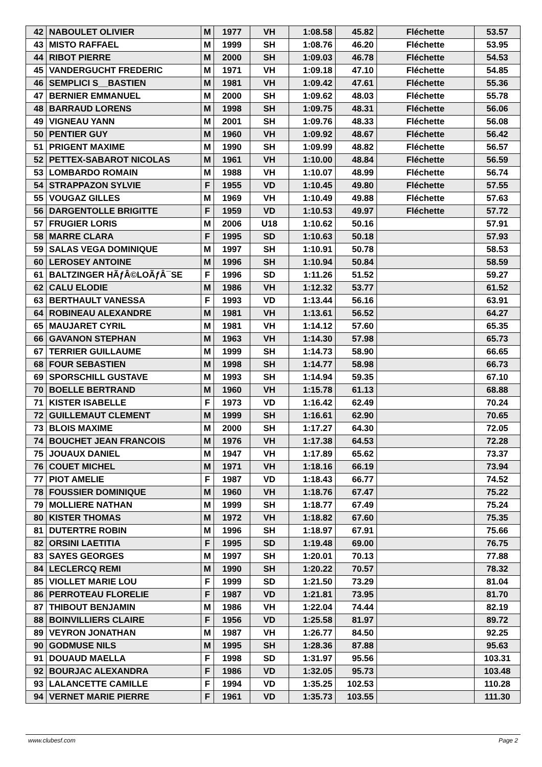| 42 | NABOULET OLIVIER | M | 1977 | VH | 1:08.58 | 45.82 | Fléchette | 53.57 |
| 43 | MISTO RAFFAEL | M | 1999 | SH | 1:08.76 | 46.20 | Fléchette | 53.95 |
| 44 | RIBOT PIERRE | M | 2000 | SH | 1:09.03 | 46.78 | Fléchette | 54.53 |
| 45 | VANDERGUCHT FREDERIC | M | 1971 | VH | 1:09.18 | 47.10 | Fléchette | 54.85 |
| 46 | SEMPLICI S__BASTIEN | M | 1981 | VH | 1:09.42 | 47.61 | Fléchette | 55.36 |
| 47 | BERNIER EMMANUEL | M | 2000 | SH | 1:09.62 | 48.03 | Fléchette | 55.78 |
| 48 | BARRAUD LORENS | M | 1998 | SH | 1:09.75 | 48.31 | Fléchette | 56.06 |
| 49 | VIGNEAU YANN | M | 2001 | SH | 1:09.76 | 48.33 | Fléchette | 56.08 |
| 50 | PENTIER GUY | M | 1960 | VH | 1:09.92 | 48.67 | Fléchette | 56.42 |
| 51 | PRIGENT MAXIME | M | 1990 | SH | 1:09.99 | 48.82 | Fléchette | 56.57 |
| 52 | PETTEX-SABAROT NICOLAS | M | 1961 | VH | 1:10.00 | 48.84 | Fléchette | 56.59 |
| 53 | LOMBARDO ROMAIN | M | 1988 | VH | 1:10.07 | 48.99 | Fléchette | 56.74 |
| 54 | STRAPPAZON SYLVIE | F | 1955 | VD | 1:10.45 | 49.80 | Fléchette | 57.55 |
| 55 | VOUGAZ GILLES | M | 1969 | VH | 1:10.49 | 49.88 | Fléchette | 57.63 |
| 56 | DARGENTOLLE BRIGITTE | F | 1959 | VD | 1:10.53 | 49.97 | Fléchette | 57.72 |
| 57 | FRUGIER LORIS | M | 2006 | U18 | 1:10.62 | 50.16 | | 57.91 |
| 58 | MARRE CLARA | F | 1995 | SD | 1:10.63 | 50.18 | | 57.93 |
| 59 | SALAS VEGA DOMINIQUE | M | 1997 | SH | 1:10.91 | 50.78 | | 58.53 |
| 60 | LEROSEY ANTOINE | M | 1996 | SH | 1:10.94 | 50.84 | | 58.59 |
| 61 | BALTZINGER HÃƒÂ©LOÃƒÂ¯SE | F | 1996 | SD | 1:11.26 | 51.52 | | 59.27 |
| 62 | CALU ELODIE | M | 1986 | VH | 1:12.32 | 53.77 | | 61.52 |
| 63 | BERTHAULT VANESSA | F | 1993 | VD | 1:13.44 | 56.16 | | 63.91 |
| 64 | ROBINEAU ALEXANDRE | M | 1981 | VH | 1:13.61 | 56.52 | | 64.27 |
| 65 | MAUJARET CYRIL | M | 1981 | VH | 1:14.12 | 57.60 | | 65.35 |
| 66 | GAVANON STEPHAN | M | 1963 | VH | 1:14.30 | 57.98 | | 65.73 |
| 67 | TERRIER GUILLAUME | M | 1999 | SH | 1:14.73 | 58.90 | | 66.65 |
| 68 | FOUR SEBASTIEN | M | 1998 | SH | 1:14.77 | 58.98 | | 66.73 |
| 69 | SPORSCHILL GUSTAVE | M | 1993 | SH | 1:14.94 | 59.35 | | 67.10 |
| 70 | BOELLE BERTRAND | M | 1960 | VH | 1:15.78 | 61.13 | | 68.88 |
| 71 | KISTER ISABELLE | F | 1973 | VD | 1:16.42 | 62.49 | | 70.24 |
| 72 | GUILLEMAUT CLEMENT | M | 1999 | SH | 1:16.61 | 62.90 | | 70.65 |
| 73 | BLOIS MAXIME | M | 2000 | SH | 1:17.27 | 64.30 | | 72.05 |
| 74 | BOUCHET JEAN FRANCOIS | M | 1976 | VH | 1:17.38 | 64.53 | | 72.28 |
| 75 | JOUAUX DANIEL | M | 1947 | VH | 1:17.89 | 65.62 | | 73.37 |
| 76 | COUET MICHEL | M | 1971 | VH | 1:18.16 | 66.19 | | 73.94 |
| 77 | PIOT AMELIE | F | 1987 | VD | 1:18.43 | 66.77 | | 74.52 |
| 78 | FOUSSIER DOMINIQUE | M | 1960 | VH | 1:18.76 | 67.47 | | 75.22 |
| 79 | MOLLIERE NATHAN | M | 1999 | SH | 1:18.77 | 67.49 | | 75.24 |
| 80 | KISTER THOMAS | M | 1972 | VH | 1:18.82 | 67.60 | | 75.35 |
| 81 | DUTERTRE ROBIN | M | 1996 | SH | 1:18.97 | 67.91 | | 75.66 |
| 82 | ORSINI LAETITIA | F | 1995 | SD | 1:19.48 | 69.00 | | 76.75 |
| 83 | SAYES GEORGES | M | 1997 | SH | 1:20.01 | 70.13 | | 77.88 |
| 84 | LECLERCQ REMI | M | 1990 | SH | 1:20.22 | 70.57 | | 78.32 |
| 85 | VIOLLET MARIE LOU | F | 1999 | SD | 1:21.50 | 73.29 | | 81.04 |
| 86 | PERROTEAU FLORELIE | F | 1987 | VD | 1:21.81 | 73.95 | | 81.70 |
| 87 | THIBOUT BENJAMIN | M | 1986 | VH | 1:22.04 | 74.44 | | 82.19 |
| 88 | BOINVILLIERS CLAIRE | F | 1956 | VD | 1:25.58 | 81.97 | | 89.72 |
| 89 | VEYRON JONATHAN | M | 1987 | VH | 1:26.77 | 84.50 | | 92.25 |
| 90 | GODMUSE NILS | M | 1995 | SH | 1:28.36 | 87.88 | | 95.63 |
| 91 | DOUAUD MAELLA | F | 1998 | SD | 1:31.97 | 95.56 | | 103.31 |
| 92 | BOURJAC ALEXANDRA | F | 1986 | VD | 1:32.05 | 95.73 | | 103.48 |
| 93 | LALANCETTE CAMILLE | F | 1994 | VD | 1:35.25 | 102.53 | | 110.28 |
| 94 | VERNET MARIE PIERRE | F | 1961 | VD | 1:35.73 | 103.55 | | 111.30 |
www.clubesf.com Page 2